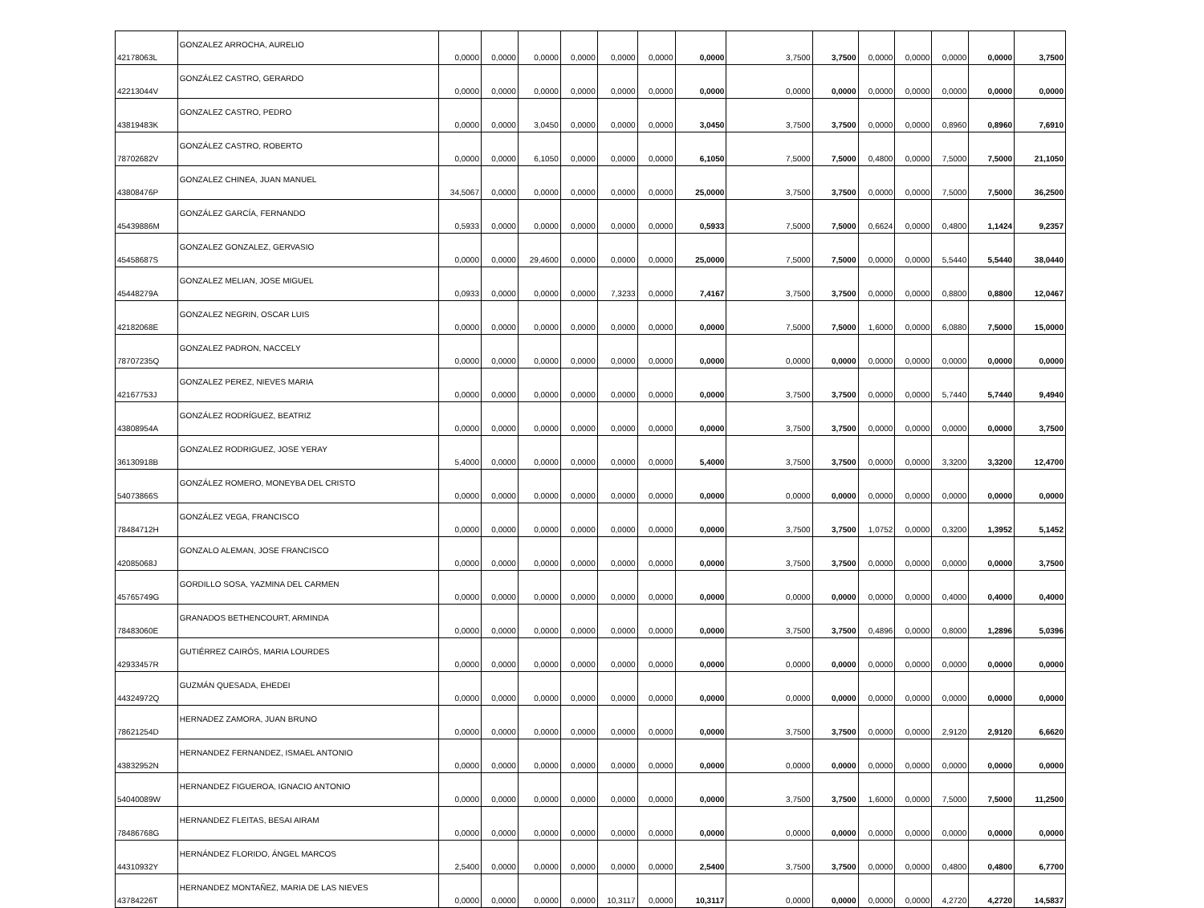| 42178063L | GONZALEZ ARROCHA, AURELIO | 0,0000 | 0,0000 | 0,0000 | 0,0000 | 0,0000 | 0,0000 | 0,0000 | 3,7500 | 3,7500 | 0,0000 | 0,0000 | 0,0000 | 0,0000 | 3,7500 |
| 42213044V | GONZÁLEZ CASTRO, GERARDO | 0,0000 | 0,0000 | 0,0000 | 0,0000 | 0,0000 | 0,0000 | 0,0000 | 0,0000 | 0,0000 | 0,0000 | 0,0000 | 0,0000 | 0,0000 | 0,0000 |
| 43819483K | GONZALEZ CASTRO, PEDRO | 0,0000 | 0,0000 | 3,0450 | 0,0000 | 0,0000 | 0,0000 | 3,0450 | 3,7500 | 3,7500 | 0,0000 | 0,0000 | 0,8960 | 0,8960 | 7,6910 |
| 78702682V | GONZÁLEZ CASTRO, ROBERTO | 0,0000 | 0,0000 | 6,1050 | 0,0000 | 0,0000 | 0,0000 | 6,1050 | 7,5000 | 7,5000 | 0,4800 | 0,0000 | 7,5000 | 7,5000 | 21,1050 |
| 43808476P | GONZALEZ CHINEA, JUAN MANUEL | 34,5067 | 0,0000 | 0,0000 | 0,0000 | 0,0000 | 0,0000 | 25,0000 | 3,7500 | 3,7500 | 0,0000 | 0,0000 | 7,5000 | 7,5000 | 36,2500 |
| 45439886M | GONZÁLEZ GARCÍA, FERNANDO | 0,5933 | 0,0000 | 0,0000 | 0,0000 | 0,0000 | 0,0000 | 0,5933 | 7,5000 | 7,5000 | 0,6624 | 0,0000 | 0,4800 | 1,1424 | 9,2357 |
| 45458687S | GONZALEZ GONZALEZ, GERVASIO | 0,0000 | 0,0000 | 29,4600 | 0,0000 | 0,0000 | 0,0000 | 25,0000 | 7,5000 | 7,5000 | 0,0000 | 0,0000 | 5,5440 | 5,5440 | 38,0440 |
| 45448279A | GONZALEZ MELIAN, JOSE MIGUEL | 0,0933 | 0,0000 | 0,0000 | 0,0000 | 7,3233 | 0,0000 | 7,4167 | 3,7500 | 3,7500 | 0,0000 | 0,0000 | 0,8800 | 0,8800 | 12,0467 |
| 42182068E | GONZALEZ NEGRIN, OSCAR LUIS | 0,0000 | 0,0000 | 0,0000 | 0,0000 | 0,0000 | 0,0000 | 0,0000 | 7,5000 | 7,5000 | 1,6000 | 0,0000 | 6,0880 | 7,5000 | 15,0000 |
| 78707235Q | GONZALEZ PADRON, NACCELY | 0,0000 | 0,0000 | 0,0000 | 0,0000 | 0,0000 | 0,0000 | 0,0000 | 0,0000 | 0,0000 | 0,0000 | 0,0000 | 0,0000 | 0,0000 | 0,0000 |
| 42167753J | GONZALEZ PEREZ, NIEVES MARIA | 0,0000 | 0,0000 | 0,0000 | 0,0000 | 0,0000 | 0,0000 | 0,0000 | 3,7500 | 3,7500 | 0,0000 | 0,0000 | 5,7440 | 5,7440 | 9,4940 |
| 43808954A | GONZÁLEZ RODRÍGUEZ, BEATRIZ | 0,0000 | 0,0000 | 0,0000 | 0,0000 | 0,0000 | 0,0000 | 0,0000 | 3,7500 | 3,7500 | 0,0000 | 0,0000 | 0,0000 | 0,0000 | 3,7500 |
| 36130918B | GONZALEZ RODRIGUEZ, JOSE YERAY | 5,4000 | 0,0000 | 0,0000 | 0,0000 | 0,0000 | 0,0000 | 5,4000 | 3,7500 | 3,7500 | 0,0000 | 0,0000 | 3,3200 | 3,3200 | 12,4700 |
| 54073866S | GONZÁLEZ ROMERO, MONEYBA DEL CRISTO | 0,0000 | 0,0000 | 0,0000 | 0,0000 | 0,0000 | 0,0000 | 0,0000 | 0,0000 | 0,0000 | 0,0000 | 0,0000 | 0,0000 | 0,0000 | 0,0000 |
| 78484712H | GONZÁLEZ VEGA, FRANCISCO | 0,0000 | 0,0000 | 0,0000 | 0,0000 | 0,0000 | 0,0000 | 0,0000 | 3,7500 | 3,7500 | 1,0752 | 0,0000 | 0,3200 | 1,3952 | 5,1452 |
| 42085068J | GONZALO ALEMAN, JOSE FRANCISCO | 0,0000 | 0,0000 | 0,0000 | 0,0000 | 0,0000 | 0,0000 | 0,0000 | 3,7500 | 3,7500 | 0,0000 | 0,0000 | 0,0000 | 0,0000 | 3,7500 |
| 45765749G | GORDILLO SOSA, YAZMINA DEL CARMEN | 0,0000 | 0,0000 | 0,0000 | 0,0000 | 0,0000 | 0,0000 | 0,0000 | 0,0000 | 0,0000 | 0,0000 | 0,0000 | 0,4000 | 0,4000 | 0,4000 |
| 78483060E | GRANADOS BETHENCOURT, ARMINDA | 0,0000 | 0,0000 | 0,0000 | 0,0000 | 0,0000 | 0,0000 | 0,0000 | 3,7500 | 3,7500 | 0,4896 | 0,0000 | 0,8000 | 1,2896 | 5,0396 |
| 42933457R | GUTIÉRREZ CAIRÓS, MARIA LOURDES | 0,0000 | 0,0000 | 0,0000 | 0,0000 | 0,0000 | 0,0000 | 0,0000 | 0,0000 | 0,0000 | 0,0000 | 0,0000 | 0,0000 | 0,0000 | 0,0000 |
| 44324972Q | GUZMÁN QUESADA, EHEDEI | 0,0000 | 0,0000 | 0,0000 | 0,0000 | 0,0000 | 0,0000 | 0,0000 | 0,0000 | 0,0000 | 0,0000 | 0,0000 | 0,0000 | 0,0000 | 0,0000 |
| 78621254D | HERNADEZ ZAMORA, JUAN BRUNO | 0,0000 | 0,0000 | 0,0000 | 0,0000 | 0,0000 | 0,0000 | 0,0000 | 3,7500 | 3,7500 | 0,0000 | 0,0000 | 2,9120 | 2,9120 | 6,6620 |
| 43832952N | HERNANDEZ FERNANDEZ, ISMAEL ANTONIO | 0,0000 | 0,0000 | 0,0000 | 0,0000 | 0,0000 | 0,0000 | 0,0000 | 0,0000 | 0,0000 | 0,0000 | 0,0000 | 0,0000 | 0,0000 | 0,0000 |
| 54040089W | HERNANDEZ FIGUEROA, IGNACIO ANTONIO | 0,0000 | 0,0000 | 0,0000 | 0,0000 | 0,0000 | 0,0000 | 0,0000 | 3,7500 | 3,7500 | 1,6000 | 0,0000 | 7,5000 | 7,5000 | 11,2500 |
| 78486768G | HERNANDEZ FLEITAS, BESAI AIRAM | 0,0000 | 0,0000 | 0,0000 | 0,0000 | 0,0000 | 0,0000 | 0,0000 | 0,0000 | 0,0000 | 0,0000 | 0,0000 | 0,0000 | 0,0000 | 0,0000 |
| 44310932Y | HERNÁNDEZ FLORIDO, ÁNGEL MARCOS | 2,5400 | 0,0000 | 0,0000 | 0,0000 | 0,0000 | 0,0000 | 2,5400 | 3,7500 | 3,7500 | 0,0000 | 0,0000 | 0,4800 | 0,4800 | 6,7700 |
| 43784226T | HERNANDEZ MONTAÑEZ, MARIA DE LAS NIEVES | 0,0000 | 0,0000 | 0,0000 | 0,0000 | 10,3117 | 0,0000 | 10,3117 | 0,0000 | 0,0000 | 0,0000 | 0,0000 | 4,2720 | 4,2720 | 14,5837 |